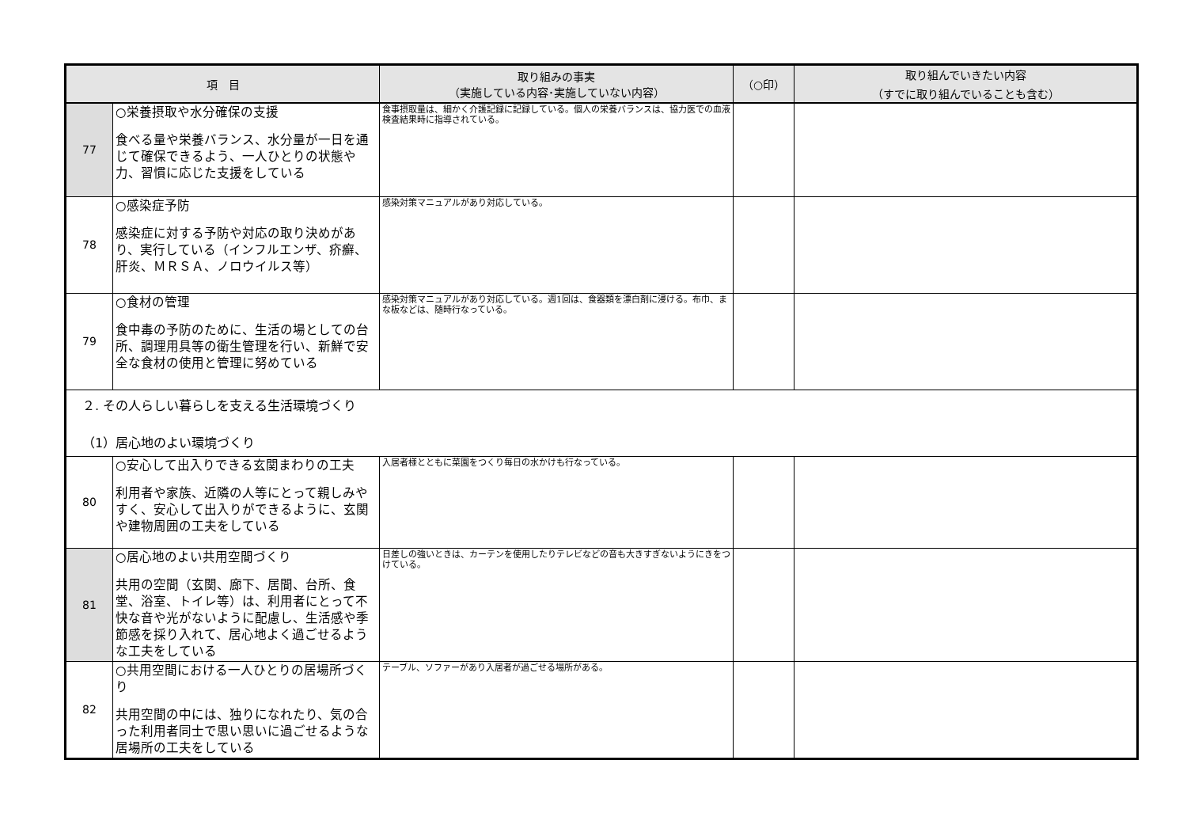| 項 目 | | 取り組みの事実 （実施している内容･実施していない内容） | （○印） | 取り組んでいきたい内容 （すでに取り組んでいることも含む） |
| --- | --- | --- | --- | --- |
| 77 | ○栄養摂取や水分確保の支援 食べる量や栄養バランス、水分量が一日を通じて確保できるよう、一人ひとりの状態や力、習慣に応じた支援をしている | 食事摂取量は、細かく介護記録に記録している。個人の栄養バランスは、協力医での血液検査結果時に指導されている。 | | |
| 78 | ○感染症予防 感染症に対する予防や対応の取り決めがあり、実行している（インフルエンザ、疥癬、肝炎、ＭＲＳＡ、ノロウイルス等） | 感染対策マニュアルがあり対応している。 | | |
| 79 | ○食材の管理 食中毒の予防のために、生活の場としての台所、調理用具等の衛生管理を行い、新鮮で安全な食材の使用と管理に努めている | 感染対策マニュアルがあり対応している。週1回は、食器類を漂白剤に浸ける。布巾、まな板などは、随時行なっている。 | | |
| ２. その人らしい暮らしを支える生活環境づくり （1）居心地のよい環境づくり | | | | |
| 80 | ○安心して出入りできる玄関まわりの工夫 利用者や家族、近隣の人等にとって親しみやすく、安心して出入りができるように、玄関や建物周囲の工夫をしている | 入居者様とともに菜園をつくり毎日の水かけも行なっている。 | | |
| 81 | ○居心地のよい共用空間づくり 共用の空間（玄関、廊下、居間、台所、食堂、浴室、トイレ等）は、利用者にとって不快な音や光がないように配慮し、生活感や季節感を採り入れて、居心地よく過ごせるような工夫をしている | 日差しの強いときは、カーテンを使用したりテレビなどの音も大きすぎないようにきをつけている。 | | |
| 82 | ○共用空間における一人ひとりの居場所づくり 共用空間の中には、独りになれたり、気の合った利用者同士で思い思いに過ごせるような居場所の工夫をしている | テーブル、ソファーがあり入居者が過ごせる場所がある。 | | |